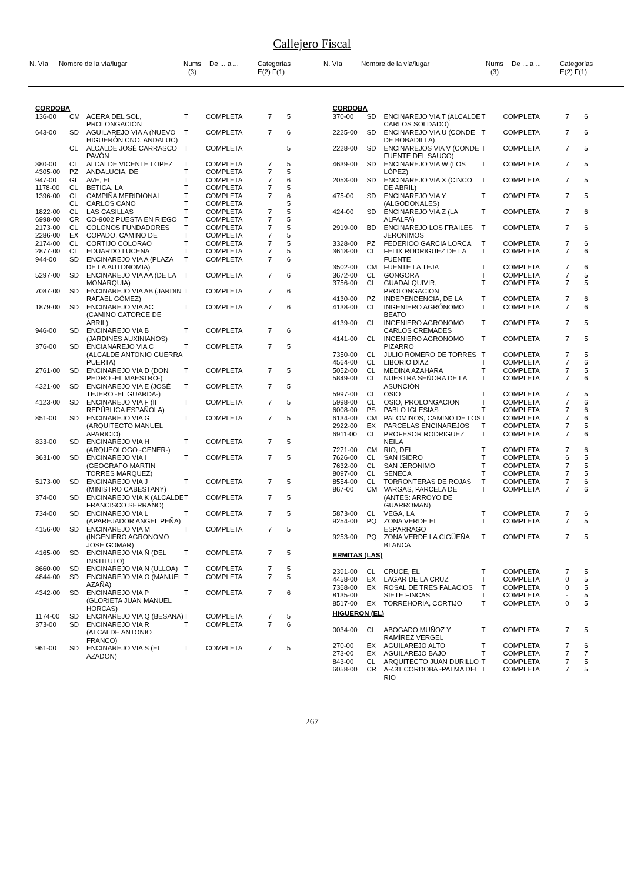Callejero Fiscal
N. Vía Nombre de la vía/lugar Nums
(3) De ... a ... Categorías
E(2) F(1)
N. Vía Nombre de la vía/lugar Nums
(3) De ... a ... Categorías
E(2) F(1)
| CORDOBA | | | | | | |
| 136-00 | CM | ACERA DEL SOL, PROLONGACIÓN | T | COMPLETA | 7 | 5 |
| 643-00 | SD | AGUILAREJO VIA A (NUEVO HIGUERÓN CNO. ANDALUC) | T | COMPLETA | 7 | 6 |
| | CL | ALCALDE JOSÉ CARRASCO PAVÓN | T | COMPLETA | | 5 |
| 380-00 | CL | ALCALDE VICENTE LOPEZ | T | COMPLETA | 7 | 5 |
| 4305-00 | PZ | ANDALUCIA, DE | T | COMPLETA | 7 | 5 |
| 947-00 | GL | AVE, EL | T | COMPLETA | 7 | 6 |
| 1178-00 | CL | BETICA, LA | T | COMPLETA | 7 | 5 |
| 1396-00 | CL | CAMPIÑA MERIDIONAL | T | COMPLETA | 7 | 6 |
| | CL | CARLOS CANO | T | COMPLETA | | 5 |
| 1822-00 | CL | LAS CASILLAS | T | COMPLETA | 7 | 5 |
| 6998-00 | CR | CO-9002 PUESTA EN RIEGO | T | COMPLETA | 7 | 5 |
| 2173-00 | CL | COLONOS FUNDADORES | T | COMPLETA | 7 | 5 |
| 2286-00 | EX | COPADO, CAMINO DE | T | COMPLETA | 7 | 5 |
| 2174-00 | CL | CORTIJO COLORAO | T | COMPLETA | 7 | 5 |
| 2877-00 | CL | EDUARDO LUCENA | T | COMPLETA | 7 | 5 |
| 944-00 | SD | ENCINAREJO VIA A (PLAZA DE LA AUTONOMIA) | T | COMPLETA | 7 | 6 |
| 5297-00 | SD | ENCINAREJO VIA AA (DE LA MONARQUIA) | T | COMPLETA | 7 | 6 |
| 7087-00 | SD | ENCINAREJO VIA AB (JARDIN RAFAEL GÓMEZ) | T | COMPLETA | 7 | 6 |
| 1879-00 | SD | ENCINAREJO VIA AC (CAMINO CATORCE DE ABRIL) | T | COMPLETA | 7 | 6 |
| 946-00 | SD | ENCINAREJO VIA B (JARDINES AUXINIANOS) | T | COMPLETA | 7 | 6 |
| 376-00 | SD | ENCIANAREJO VIA C (ALCALDE ANTONIO GUERRA PUERTA) | T | COMPLETA | 7 | 5 |
| 2761-00 | SD | ENCINAREJO VIA D (DON PEDRO -EL MAESTRO-) | T | COMPLETA | 7 | 5 |
| 4321-00 | SD | ENCINAREJO VIA E (JOSÉ TEJERO -EL GUARDA-) | T | COMPLETA | 7 | 5 |
| 4123-00 | SD | ENCINAREJO VIA F (II REPÚBLICA ESPAÑOLA) | T | COMPLETA | 7 | 5 |
| 851-00 | SD | ENCINAREJO VIA G (ARQUITECTO MANUEL APARICIO) | T | COMPLETA | 7 | 5 |
| 833-00 | SD | ENCINAREJO VIA H (ARQUEOLOGO -GENER-) | T | COMPLETA | 7 | 5 |
| 3631-00 | SD | ENCINAREJO VIA I (GEOGRAFO MARTIN TORRES MARQUEZ) | T | COMPLETA | 7 | 5 |
| 5173-00 | SD | ENCINAREJO VIA J (MINISTRO CABESTANY) | T | COMPLETA | 7 | 5 |
| 374-00 | SD | ENCINAREJO VIA K (ALCALDE FRANCISCO SERRANO) | T | COMPLETA | 7 | 5 |
| 734-00 | SD | ENCINAREJO VIA L (APAREJADOR ANGEL PEÑA) | T | COMPLETA | 7 | 5 |
| 4156-00 | SD | ENCINAREJO VIA M (INGENIERO AGRONOMO JOSE GOMAR) | T | COMPLETA | 7 | 5 |
| 4165-00 | SD | ENCINAREJO VIA Ñ (DEL INSTITUTO) | T | COMPLETA | 7 | 5 |
| 8660-00 | SD | ENCINAREJO VIA N (ULLOA) | T | COMPLETA | 7 | 5 |
| 4844-00 | SD | ENCINAREJO VIA O (MANUEL AZAÑA) | T | COMPLETA | 7 | 5 |
| 4342-00 | SD | ENCINAREJO VIA P (GLORIETA JUAN MANUEL HORCAS) | T | COMPLETA | 7 | 6 |
| 1174-00 | SD | ENCINAREJO VIA Q (BESANA) | T | COMPLETA | 7 | 5 |
| 373-00 | SD | ENCINAREJO VIA R (ALCALDE ANTONIO FRANCO) | T | COMPLETA | 7 | 6 |
| 961-00 | SD | ENCINAREJO VIA S (EL AZADON) | T | COMPLETA | 7 | 5 |
| CORDOBA | | | | | | |
| 370-00 | SD | ENCINAREJO VIA T (ALCALDE CARLOS SOLDADO) | T | COMPLETA | 7 | 6 |
| 2225-00 | SD | ENCINAREJO VIA U (CONDE DE BOBADILLA) | T | COMPLETA | 7 | 6 |
| 2228-00 | SD | ENCINAREJOS VIA V (CONDE FUENTE DEL SAUCO) | T | COMPLETA | 7 | 5 |
| 4639-00 | SD | ENCINAREJO VIA W (LOS LÓPEZ) | T | COMPLETA | 7 | 5 |
| 2053-00 | SD | ENCINAREJO VIA X (CINCO DE ABRIL) | T | COMPLETA | 7 | 5 |
| 475-00 | SD | ENCINAREJO VIA Y (ALGODONALES) | T | COMPLETA | 7 | 5 |
| 424-00 | SD | ENCINAREJO VIA Z (LA ALFALFA) | T | COMPLETA | 7 | 6 |
| 2919-00 | BD | ENCINAREJO LOS FRAILES JERONIMOS | T | COMPLETA | 7 | 6 |
| 3328-00 | PZ | FEDERICO GARCIA LORCA | T | COMPLETA | 7 | 6 |
| 3618-00 | CL | FELIX RODRIGUEZ DE LA FUENTE | T | COMPLETA | 7 | 6 |
| 3502-00 | CM | FUENTE LA TEJA | T | COMPLETA | 7 | 6 |
| 3672-00 | CL | GONGORA | T | COMPLETA | 7 | 5 |
| 3756-00 | CL | GUADALQUIVIR, PROLONGACION | T | COMPLETA | 7 | 5 |
| 4130-00 | PZ | INDEPENDENCIA, DE LA | T | COMPLETA | 7 | 6 |
| 4138-00 | CL | INGENIERO AGRÓNOMO BEATO | T | COMPLETA | 7 | 6 |
| 4139-00 | CL | INGENIERO AGRONOMO CARLOS CREMADES | T | COMPLETA | 7 | 5 |
| 4141-00 | CL | INGENIERO AGRONOMO PIZARRO | T | COMPLETA | 7 | 5 |
| 7350-00 | CL | JULIO ROMERO DE TORRES | T | COMPLETA | 7 | 5 |
| 4564-00 | CL | LIBORIO DIAZ | T | COMPLETA | 7 | 6 |
| 5052-00 | CL | MEDINA AZAHARA | T | COMPLETA | 7 | 5 |
| 5849-00 | CL | NUESTRA SEÑORA DE LA ASUNCIÓN | T | COMPLETA | 7 | 6 |
| 5997-00 | CL | OSIO | T | COMPLETA | 7 | 5 |
| 5998-00 | CL | OSIO, PROLONGACION | T | COMPLETA | 7 | 6 |
| 6008-00 | PS | PABLO IGLESIAS | T | COMPLETA | 7 | 6 |
| 6134-00 | CM | PALOMINOS, CAMINO DE LOS | T | COMPLETA | 7 | 6 |
| 2922-00 | EX | PARCELAS ENCINAREJOS | T | COMPLETA | 7 | 5 |
| 6911-00 | CL | PROFESOR RODRIGUEZ NEILA | T | COMPLETA | 7 | 6 |
| 7271-00 | CM | RIO, DEL | T | COMPLETA | 7 | 6 |
| 7626-00 | CL | SAN ISIDRO | T | COMPLETA | 6 | 5 |
| 7632-00 | CL | SAN JERONIMO | T | COMPLETA | 7 | 5 |
| 8097-00 | CL | SENECA | T | COMPLETA | 7 | 5 |
| 8554-00 | CL | TORRONTERAS DE ROJAS | T | COMPLETA | 7 | 6 |
| 867-00 | CM | VARGAS, PARCELA DE (ANTES: ARROYO DE GUARROMAN) | T | COMPLETA | 7 | 6 |
| 5873-00 | CL | VEGA, LA | T | COMPLETA | 7 | 6 |
| 9254-00 | PQ | ZONA VERDE EL ESPARRAGO | T | COMPLETA | 7 | 5 |
| 9253-00 | PQ | ZONA VERDE LA CIGÜEÑA BLANCA | T | COMPLETA | 7 | 5 |
| ERMITAS (LAS) | | | | | | |
| 2391-00 | CL | CRUCE, EL | T | COMPLETA | 7 | 5 |
| 4458-00 | EX | LAGAR DE LA CRUZ | T | COMPLETA | 0 | 5 |
| 7368-00 | EX | ROSAL DE TRES PALACIOS | T | COMPLETA | 0 | 5 |
| 8135-00 | | SIETE FINCAS | T | COMPLETA | - | 5 |
| 8517-00 | EX | TORREHORIA, CORTIJO | T | COMPLETA | 0 | 5 |
| HIGUERON (EL) | | | | | | |
| 0034-00 | CL | ABOGADO MUÑOZ Y RAMÍREZ VERGEL | T | COMPLETA | 7 | 5 |
| 270-00 | EX | AGUILAREJO ALTO | T | COMPLETA | 7 | 6 |
| 273-00 | EX | AGUILAREJO BAJO | T | COMPLETA | 7 | 7 |
| 843-00 | CL | ARQUITECTO JUAN DURILLO | T | COMPLETA | 7 | 5 |
| 6058-00 | CR | A-431 CORDOBA -PALMA DEL RIO | T | COMPLETA | 7 | 5 |
267